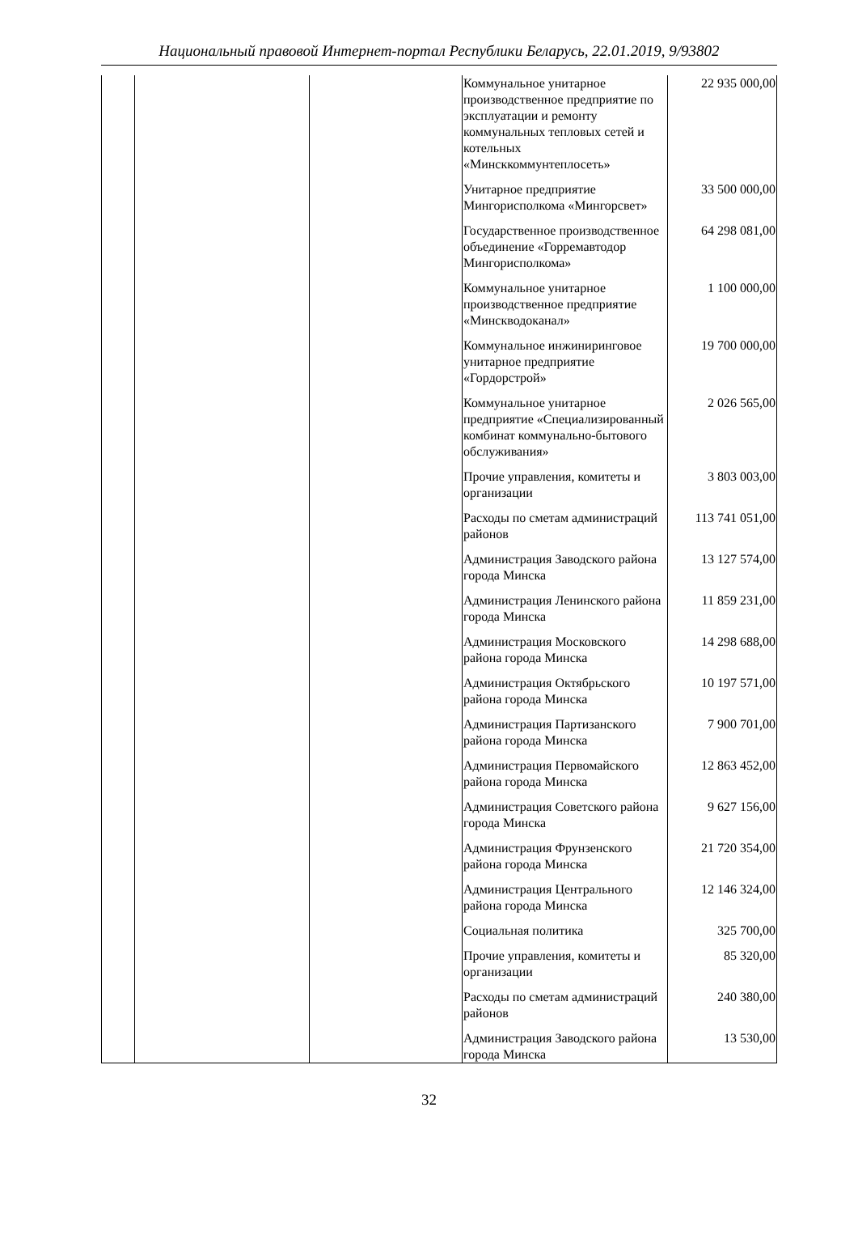Национальный правовой Интернет-портал Республики Беларусь, 22.01.2019, 9/93802
| | | | Коммунальное унитарное производственное предприятие по эксплуатации и ремонту коммунальных тепловых сетей и котельных «Минсккоммунтеплосеть» | 22 935 000,00 |
| | | | Унитарное предприятие Мингорисполкома «Мингорсвет» | 33 500 000,00 |
| | | | Государственное производственное объединение «Горремавтодор Мингорисполкома» | 64 298 081,00 |
| | | | Коммунальное унитарное производственное предприятие «Минскводоканал» | 1 100 000,00 |
| | | | Коммунальное инжиниринговое унитарное предприятие «Гордорстрой» | 19 700 000,00 |
| | | | Коммунальное унитарное предприятие «Специализированный комбинат коммунально-бытового обслуживания» | 2 026 565,00 |
| | | | Прочие управления, комитеты и организации | 3 803 003,00 |
| | | | Расходы по сметам администраций районов | 113 741 051,00 |
| | | | Администрация Заводского района города Минска | 13 127 574,00 |
| | | | Администрация Ленинского района города Минска | 11 859 231,00 |
| | | | Администрация Московского района города Минска | 14 298 688,00 |
| | | | Администрация Октябрьского района города Минска | 10 197 571,00 |
| | | | Администрация Партизанского района города Минска | 7 900 701,00 |
| | | | Администрация Первомайского района города Минска | 12 863 452,00 |
| | | | Администрация Советского района города Минска | 9 627 156,00 |
| | | | Администрация Фрунзенского района города Минска | 21 720 354,00 |
| | | | Администрация Центрального района города Минска | 12 146 324,00 |
| | | | Социальная политика | 325 700,00 |
| | | | Прочие управления, комитеты и организации | 85 320,00 |
| | | | Расходы по сметам администраций районов | 240 380,00 |
| | | | Администрация Заводского района города Минска | 13 530,00 |
32